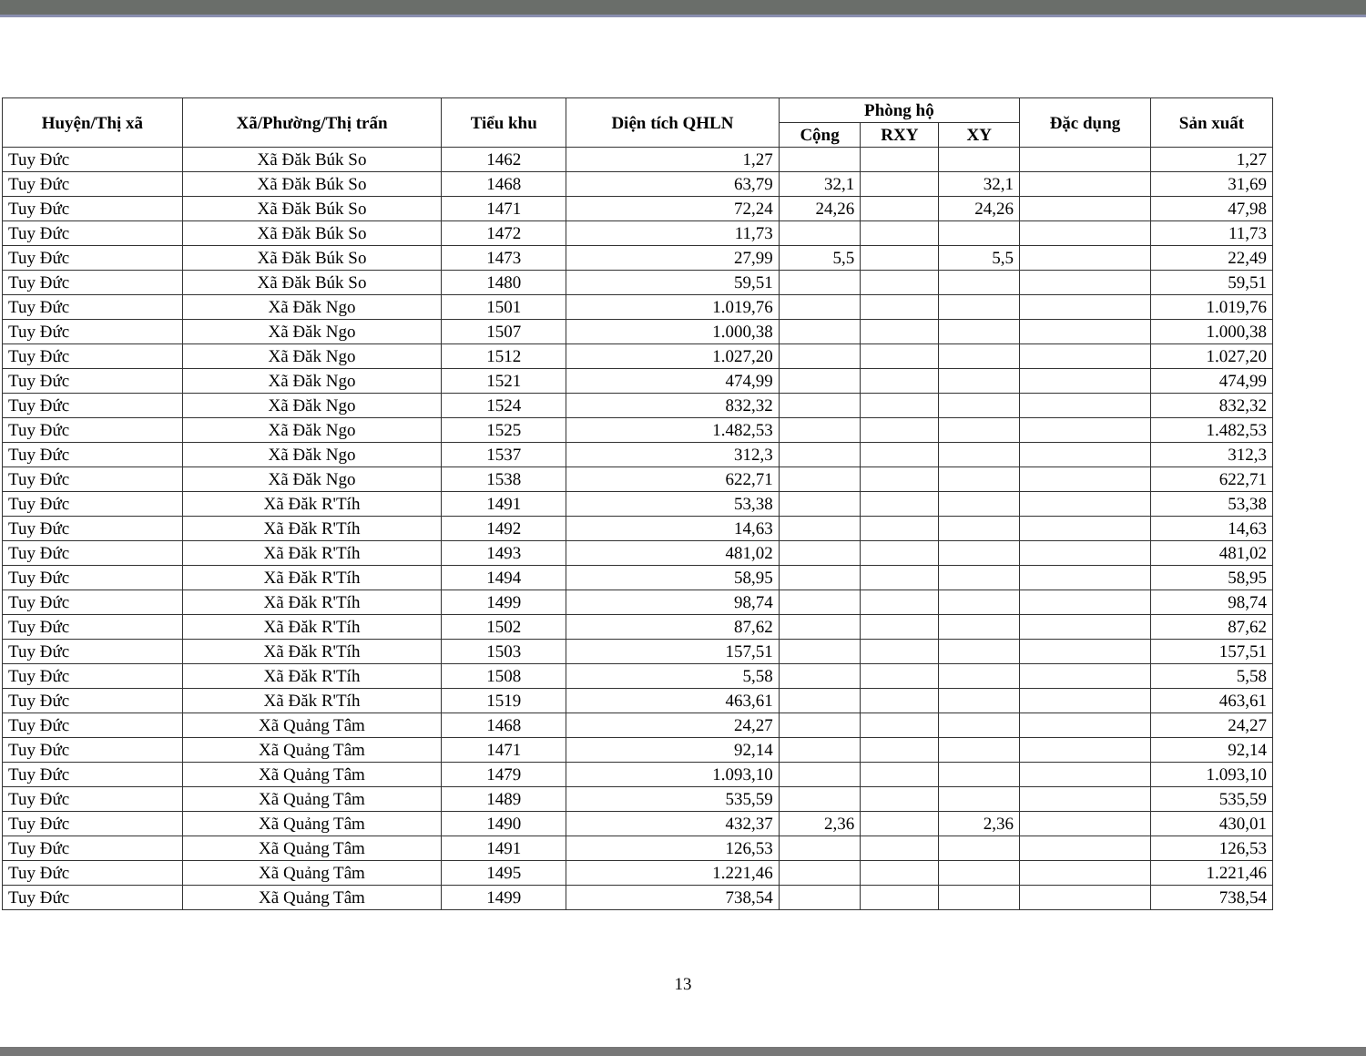| Huyện/Thị xã | Xã/Phường/Thị trấn | Tiểu khu | Diện tích QHLN | Phòng hộ | | | Đặc dụng | Sản xuất |
| --- | --- | --- | --- | --- | --- | --- | --- | --- |
| | | | | Cộng | RXY | XY | | |
| Tuy Đức | Xã Đăk Búk So | 1462 | 1,27 | | | | | 1,27 |
| Tuy Đức | Xã Đăk Búk So | 1468 | 63,79 | 32,1 | | 32,1 | | 31,69 |
| Tuy Đức | Xã Đăk Búk So | 1471 | 72,24 | 24,26 | | 24,26 | | 47,98 |
| Tuy Đức | Xã Đăk Búk So | 1472 | 11,73 | | | | | 11,73 |
| Tuy Đức | Xã Đăk Búk So | 1473 | 27,99 | 5,5 | | 5,5 | | 22,49 |
| Tuy Đức | Xã Đăk Búk So | 1480 | 59,51 | | | | | 59,51 |
| Tuy Đức | Xã Đăk Ngo | 1501 | 1.019,76 | | | | | 1.019,76 |
| Tuy Đức | Xã Đăk Ngo | 1507 | 1.000,38 | | | | | 1.000,38 |
| Tuy Đức | Xã Đăk Ngo | 1512 | 1.027,20 | | | | | 1.027,20 |
| Tuy Đức | Xã Đăk Ngo | 1521 | 474,99 | | | | | 474,99 |
| Tuy Đức | Xã Đăk Ngo | 1524 | 832,32 | | | | | 832,32 |
| Tuy Đức | Xã Đăk Ngo | 1525 | 1.482,53 | | | | | 1.482,53 |
| Tuy Đức | Xã Đăk Ngo | 1537 | 312,3 | | | | | 312,3 |
| Tuy Đức | Xã Đăk Ngo | 1538 | 622,71 | | | | | 622,71 |
| Tuy Đức | Xã Đăk R'Tíh | 1491 | 53,38 | | | | | 53,38 |
| Tuy Đức | Xã Đăk R'Tíh | 1492 | 14,63 | | | | | 14,63 |
| Tuy Đức | Xã Đăk R'Tíh | 1493 | 481,02 | | | | | 481,02 |
| Tuy Đức | Xã Đăk R'Tíh | 1494 | 58,95 | | | | | 58,95 |
| Tuy Đức | Xã Đăk R'Tíh | 1499 | 98,74 | | | | | 98,74 |
| Tuy Đức | Xã Đăk R'Tíh | 1502 | 87,62 | | | | | 87,62 |
| Tuy Đức | Xã Đăk R'Tíh | 1503 | 157,51 | | | | | 157,51 |
| Tuy Đức | Xã Đăk R'Tíh | 1508 | 5,58 | | | | | 5,58 |
| Tuy Đức | Xã Đăk R'Tíh | 1519 | 463,61 | | | | | 463,61 |
| Tuy Đức | Xã Quảng Tâm | 1468 | 24,27 | | | | | 24,27 |
| Tuy Đức | Xã Quảng Tâm | 1471 | 92,14 | | | | | 92,14 |
| Tuy Đức | Xã Quảng Tâm | 1479 | 1.093,10 | | | | | 1.093,10 |
| Tuy Đức | Xã Quảng Tâm | 1489 | 535,59 | | | | | 535,59 |
| Tuy Đức | Xã Quảng Tâm | 1490 | 432,37 | 2,36 | | 2,36 | | 430,01 |
| Tuy Đức | Xã Quảng Tâm | 1491 | 126,53 | | | | | 126,53 |
| Tuy Đức | Xã Quảng Tâm | 1495 | 1.221,46 | | | | | 1.221,46 |
| Tuy Đức | Xã Quảng Tâm | 1499 | 738,54 | | | | | 738,54 |
13